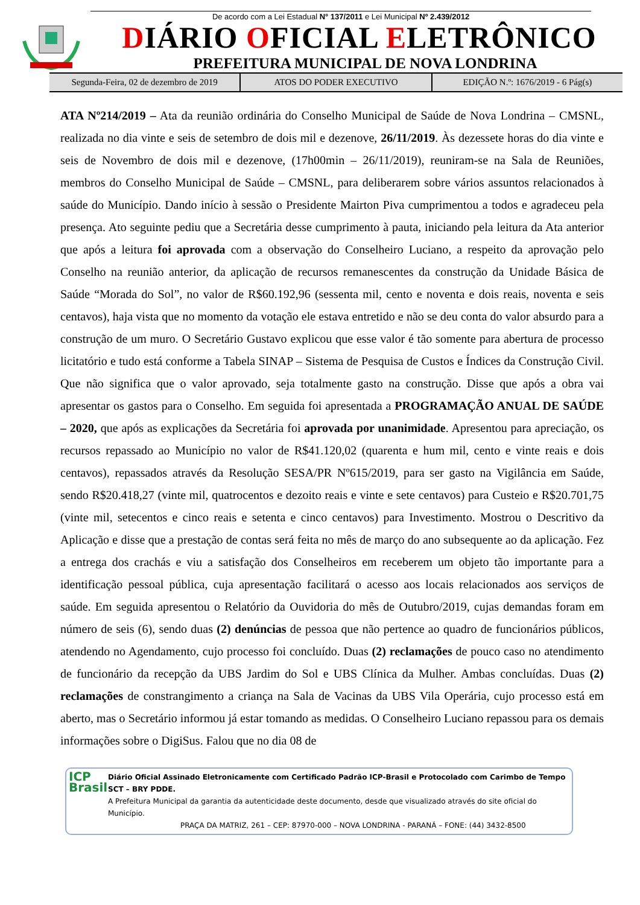De acordo com a Lei Estadual N° 137/2011 e Lei Municipal Nº 2.439/2012
DIÁRIO OFICIAL ELETRÔNICO
PREFEITURA MUNICIPAL DE NOVA LONDRINA
Segunda-Feira, 02 de dezembro de 2019
ATOS DO PODER EXECUTIVO EDIÇÃO N.º: 1676/2019 - 6 Pág(s)
ATA Nº214/2019 – Ata da reunião ordinária do Conselho Municipal de Saúde de Nova Londrina – CMSNL, realizada no dia vinte e seis de setembro de dois mil e dezenove, 26/11/2019. Às dezessete horas do dia vinte e seis de Novembro de dois mil e dezenove, (17h00min – 26/11/2019), reuniram-se na Sala de Reuniões, membros do Conselho Municipal de Saúde – CMSNL, para deliberarem sobre vários assuntos relacionados à saúde do Município. Dando início à sessão o Presidente Mairton Piva cumprimentou a todos e agradeceu pela presença. Ato seguinte pediu que a Secretária desse cumprimento à pauta, iniciando pela leitura da Ata anterior que após a leitura foi aprovada com a observação do Conselheiro Luciano, a respeito da aprovação pelo Conselho na reunião anterior, da aplicação de recursos remanescentes da construção da Unidade Básica de Saúde “Morada do Sol”, no valor de R$60.192,96 (sessenta mil, cento e noventa e dois reais, noventa e seis centavos), haja vista que no momento da votação ele estava entretido e não se deu conta do valor absurdo para a construção de um muro. O Secretário Gustavo explicou que esse valor é tão somente para abertura de processo licitatório e tudo está conforme a Tabela SINAP – Sistema de Pesquisa de Custos e Índices da Construção Civil. Que não significa que o valor aprovado, seja totalmente gasto na construção. Disse que após a obra vai apresentar os gastos para o Conselho. Em seguida foi apresentada a PROGRAMAÇÃO ANUAL DE SAÚDE – 2020, que após as explicações da Secretária foi aprovada por unanimidade. Apresentou para apreciação, os recursos repassado ao Município no valor de R$41.120,02 (quarenta e hum mil, cento e vinte reais e dois centavos), repassados através da Resolução SESA/PR Nº615/2019, para ser gasto na Vigilância em Saúde, sendo R$20.418,27 (vinte mil, quatrocentos e dezoito reais e vinte e sete centavos) para Custeio e R$20.701,75 (vinte mil, setecentos e cinco reais e setenta e cinco centavos) para Investimento. Mostrou o Descritivo da Aplicação e disse que a prestação de contas será feita no mês de março do ano subsequente ao da aplicação. Fez a entrega dos crachás e viu a satisfação dos Conselheiros em receberem um objeto tão importante para a identificação pessoal pública, cuja apresentação facilitará o acesso aos locais relacionados aos serviços de saúde. Em seguida apresentou o Relatório da Ouvidoria do mês de Outubro/2019, cujas demandas foram em número de seis (6), sendo duas (2) denúncias de pessoa que não pertence ao quadro de funcionários públicos, atendendo no Agendamento, cujo processo foi concluído. Duas (2) reclamações de pouco caso no atendimento de funcionário da recepção da UBS Jardim do Sol e UBS Clínica da Mulher. Ambas concluídas. Duas (2) reclamações de constrangimento a criança na Sala de Vacinas da UBS Vila Operária, cujo processo está em aberto, mas o Secretário informou já estar tomando as medidas. O Conselheiro Luciano repassou para os demais informações sobre o DigiSus. Falou que no dia 08 de
ICP
Brasil
Diário Oficial Assinado Eletronicamente com Certificado Padrão ICP-Brasil e Protocolado com Carimbo de Tempo SCT – BRY PDDE.
A Prefeitura Municipal da garantia da autenticidade deste documento, desde que visualizado através do site oficial do Município.
PRAÇA DA MATRIZ, 261 – CEP: 87970-000 – NOVA LONDRINA - PARANÁ – FONE: (44) 3432-8500